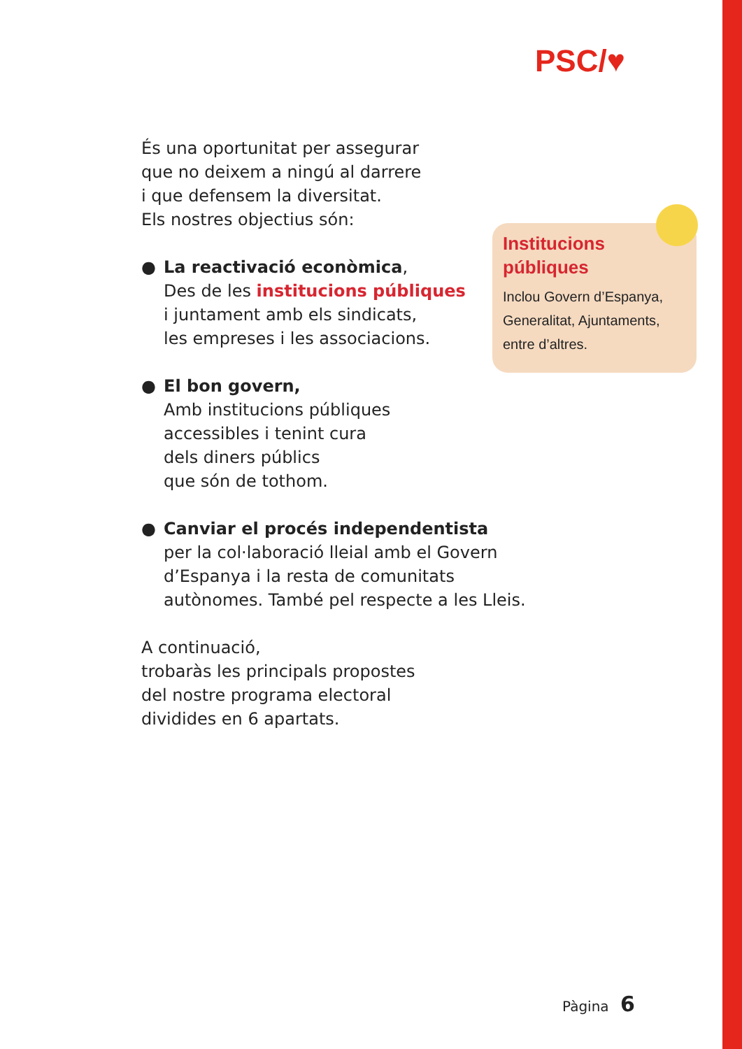PSC/♥
És una oportunitat per assegurar
que no deixem a ningú al darrere
i que defensem la diversitat.
Els nostres objectius són:
● La reactivació econòmica,
Des de les institucions públiques
i juntament amb els sindicats,
les empreses i les associacions.
● El bon govern,
Amb institucions públiques
accessibles i tenint cura
dels diners públics
que són de tothom.
● Canviar el procés independentista
per la col·laboració lleial amb el Govern
d’Espanya i la resta de comunitats
autònomes. També pel respecte a les Lleis.
A continuació,
trobaràs les principals propostes
del nostre programa electoral
dividides en 6 apartats.
Institucions
públiques
Inclou Govern d’Espanya,
Generalitat, Ajuntaments,
entre d’altres.
Pàgina 6